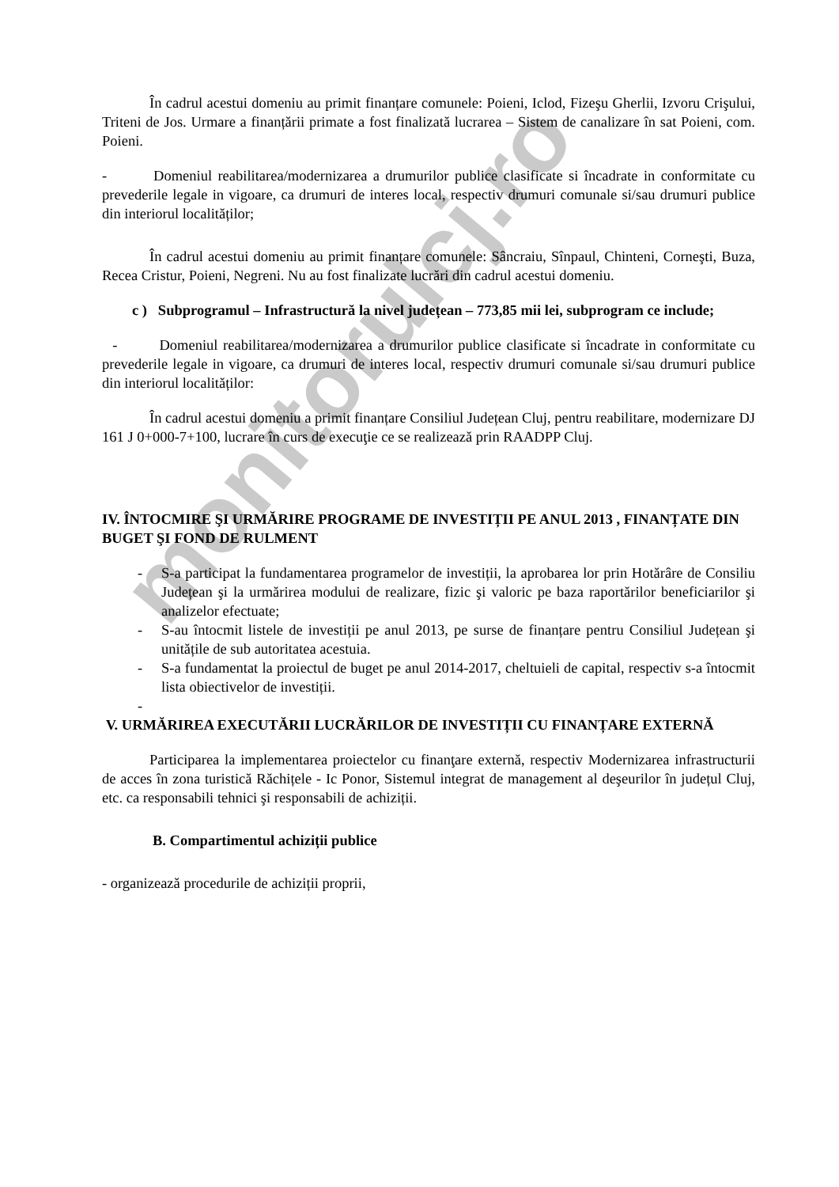monitorulcj.ro
În cadrul acestui domeniu au primit finanțare comunele: Poieni, Iclod, Fizeşu Gherlii, Izvoru Crişului, Triteni de Jos. Urmare a finanțării primate a fost finalizată lucrarea – Sistem de canalizare în sat Poieni, com. Poieni.
- Domeniul reabilitarea/modernizarea a drumurilor publice clasificate si încadrate in conformitate cu prevederile legale in vigoare, ca drumuri de interes local, respectiv drumuri comunale si/sau drumuri publice din interiorul localităților;
În cadrul acestui domeniu au primit finanțare comunele: Sâncraiu, Sînpaul, Chinteni, Corneşti, Buza, Recea Cristur, Poieni, Negreni. Nu au fost finalizate lucrări din cadrul acestui domeniu.
c ) Subprogramul – Infrastructură la nivel județean – 773,85 mii lei, subprogram ce include;
- Domeniul reabilitarea/modernizarea a drumurilor publice clasificate si încadrate in conformitate cu prevederile legale in vigoare, ca drumuri de interes local, respectiv drumuri comunale si/sau drumuri publice din interiorul localităților:
În cadrul acestui domeniu a primit finanțare Consiliul Județean Cluj, pentru reabilitare, modernizare DJ 161 J 0+000-7+100, lucrare în curs de execuţie ce se realizează prin RAADPP Cluj.
IV. ÎNTOCMIRE ŞI URMĂRIRE PROGRAME DE INVESTIȚII PE ANUL 2013 , FINANȚATE DIN BUGET ŞI FOND DE RULMENT
- S-a participat la fundamentarea programelor de investiții, la aprobarea lor prin Hotărâre de Consiliu Județean şi la urmărirea modului de realizare, fizic şi valoric pe baza raportărilor beneficiarilor şi analizelor efectuate;
- S-au întocmit listele de investiții pe anul 2013, pe surse de finanțare pentru Consiliul Județean şi unitățile de sub autoritatea acestuia.
- S-a fundamentat la proiectul de buget pe anul 2014-2017, cheltuieli de capital, respectiv s-a întocmit lista obiectivelor de investiții.
-
V. URMĂRIREA EXECUTĂRII LUCRĂRILOR DE INVESTIȚII CU FINANȚARE EXTERNĂ
Participarea la implementarea proiectelor cu finanţare externă, respectiv Modernizarea infrastructurii de acces în zona turistică Răchițele - Ic Ponor, Sistemul integrat de management al deşeurilor în județul Cluj, etc. ca responsabili tehnici şi responsabili de achiziții.
B. Compartimentul achiziții publice
- organizează procedurile de achiziții proprii,